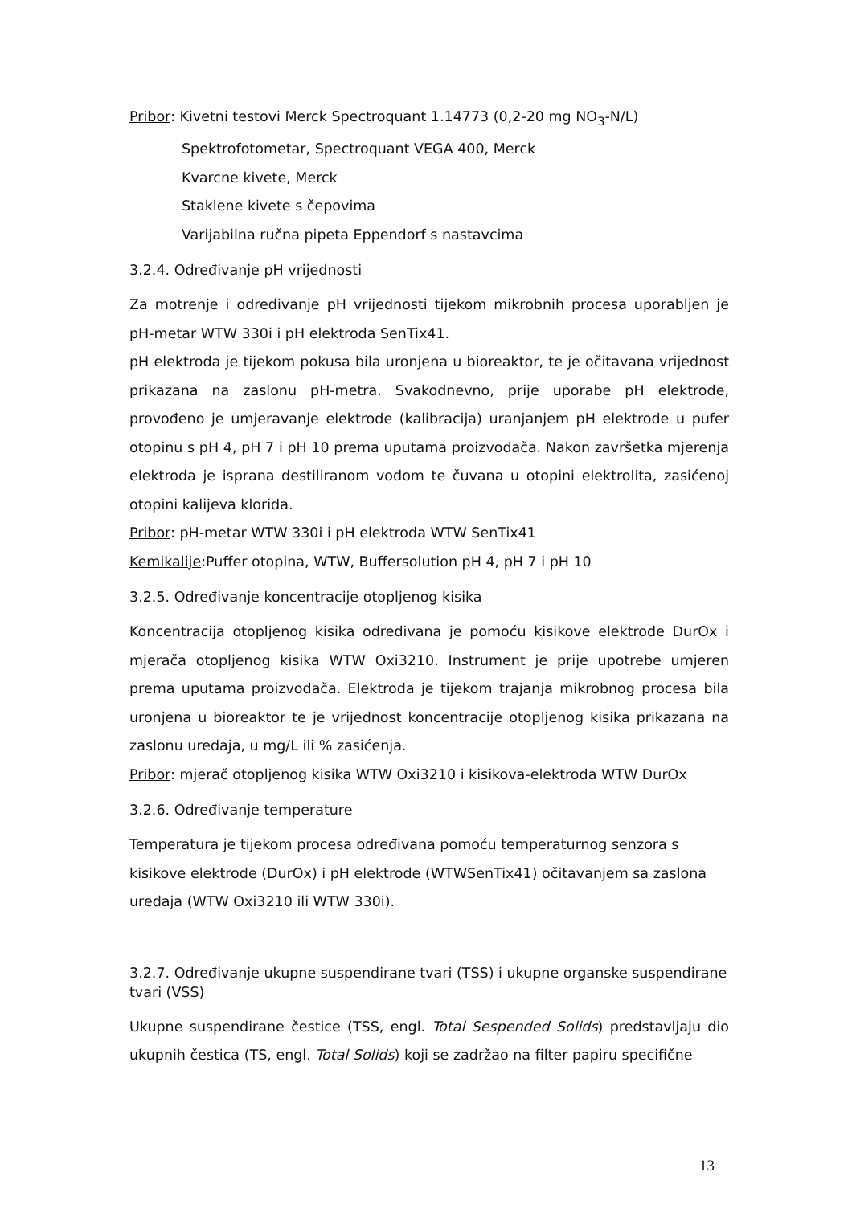Pribor: Kivetni testovi Merck Spectroquant 1.14773 (0,2-20 mg NO<sub>3</sub>-N/L)
Spektrofotometar, Spectroquant VEGA 400, Merck
Kvarcne kivete, Merck
Staklene kivete s čepovima
Varijabilna ručna pipeta Eppendorf s nastavcima
3.2.4. Određivanje pH vrijednosti
Za motrenje i određivanje pH vrijednosti tijekom mikrobnih procesa uporabljen je pH-metar WTW 330i i pH elektroda SenTix41.
pH elektroda je tijekom pokusa bila uronjena u bioreaktor, te je očitavana vrijednost prikazana na zaslonu pH-metra. Svakodnevno, prije uporabe pH elektrode, provođeno je umjeravanje elektrode (kalibracija) uranjanjem pH elektrode u pufer otopinu s pH 4, pH 7 i pH 10 prema uputama proizvođača. Nakon završetka mjerenja elektroda je isprana destiliranom vodom te čuvana u otopini elektrolita, zasićenoj otopini kalijeva klorida.
Pribor: pH-metar WTW 330i i pH elektroda WTW SenTix41
Kemikalije:Puffer otopina, WTW, Buffersolution pH 4, pH 7 i pH 10
3.2.5. Određivanje koncentracije otopljenog kisika
Koncentracija otopljenog kisika određivana je pomoću kisikove elektrode DurOx i mjerača otopljenog kisika WTW Oxi3210. Instrument je prije upotrebe umjeren prema uputama proizvođača. Elektroda je tijekom trajanja mikrobnog procesa bila uronjena u bioreaktor te je vrijednost koncentracije otopljenog kisika prikazana na zaslonu uređaja, u mg/L ili % zasićenja.
Pribor: mjerač otopljenog kisika WTW Oxi3210 i kisikova-elektroda WTW DurOx
3.2.6. Određivanje temperature
Temperatura je tijekom procesa određivana pomoću temperaturnog senzora s kisikove elektrode (DurOx) i pH elektrode (WTWSenTix41) očitavanjem sa zaslona uređaja (WTW Oxi3210 ili WTW 330i).
3.2.7. Određivanje ukupne suspendirane tvari (TSS) i ukupne organske suspendirane tvari (VSS)
Ukupne suspendirane čestice (TSS, engl. Total Sespended Solids) predstavljaju dio ukupnih čestica (TS, engl. Total Solids) koji se zadržao na filter papiru specifične
13